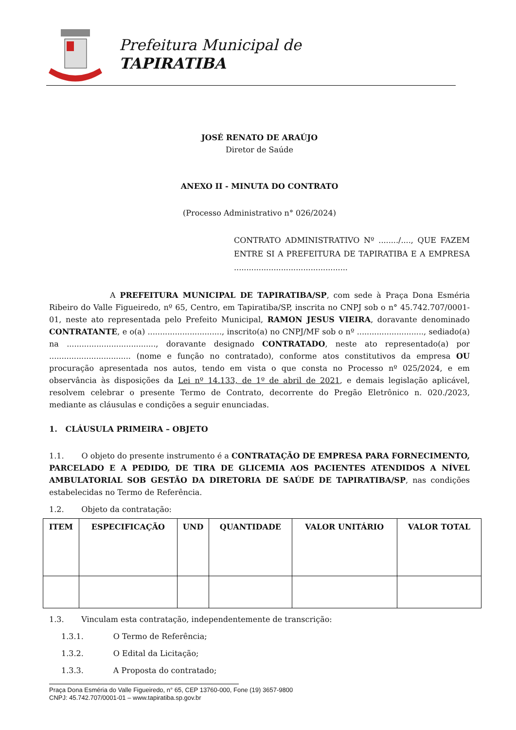Prefeitura Municipal de
TAPIRATIBA
JOSÉ RENATO DE ARAÚJO
Diretor de Saúde
ANEXO II - MINUTA DO CONTRATO
(Processo Administrativo n° 026/2024)
CONTRATO ADMINISTRATIVO Nº ......../...., QUE FAZEM ENTRE SI A PREFEITURA DE TAPIRATIBA E A EMPRESA ..............................................
A PREFEITURA MUNICIPAL DE TAPIRATIBA/SP, com sede à Praça Dona Esméria Ribeiro do Valle Figueiredo, nº 65, Centro, em Tapiratiba/SP, inscrita no CNPJ sob o n° 45.742.707/0001-01, neste ato representada pelo Prefeito Municipal, RAMON JESUS VIEIRA, doravante denominado CONTRATANTE, e o(a) .............................., inscrito(a) no CNPJ/MF sob o nº ..........................., sediado(a) na ...................................., doravante designado CONTRATADO, neste ato representado(a) por ................................. (nome e função no contratado), conforme atos constitutivos da empresa OU procuração apresentada nos autos, tendo em vista o que consta no Processo nº 025/2024, e em observância às disposições da Lei nº 14.133, de 1º de abril de 2021, e demais legislação aplicável, resolvem celebrar o presente Termo de Contrato, decorrente do Pregão Eletrônico n. 020./2023, mediante as cláusulas e condições a seguir enunciadas.
1. CLÁUSULA PRIMEIRA – OBJETO
1.1. O objeto do presente instrumento é a CONTRATAÇÃO DE EMPRESA PARA FORNECIMENTO, PARCELADO E A PEDIDO, DE TIRA DE GLICEMIA AOS PACIENTES ATENDIDOS A NÍVEL AMBULATORIAL SOB GESTÃO DA DIRETORIA DE SAÚDE DE TAPIRATIBA/SP, nas condições estabelecidas no Termo de Referência.
1.2. Objeto da contratação:
| ITEM | ESPECIFICAÇÃO | UND | QUANTIDADE | VALOR UNITÁRIO | VALOR TOTAL |
| --- | --- | --- | --- | --- | --- |
1.3. Vinculam esta contratação, independentemente de transcrição:
1.3.1. O Termo de Referência;
1.3.2. O Edital da Licitação;
1.3.3. A Proposta do contratado;
Praça Dona Esméria do Valle Figueiredo, n° 65, CEP 13760-000, Fone (19) 3657-9800
CNPJ: 45.742.707/0001-01 – www.tapiratiba.sp.gov.br